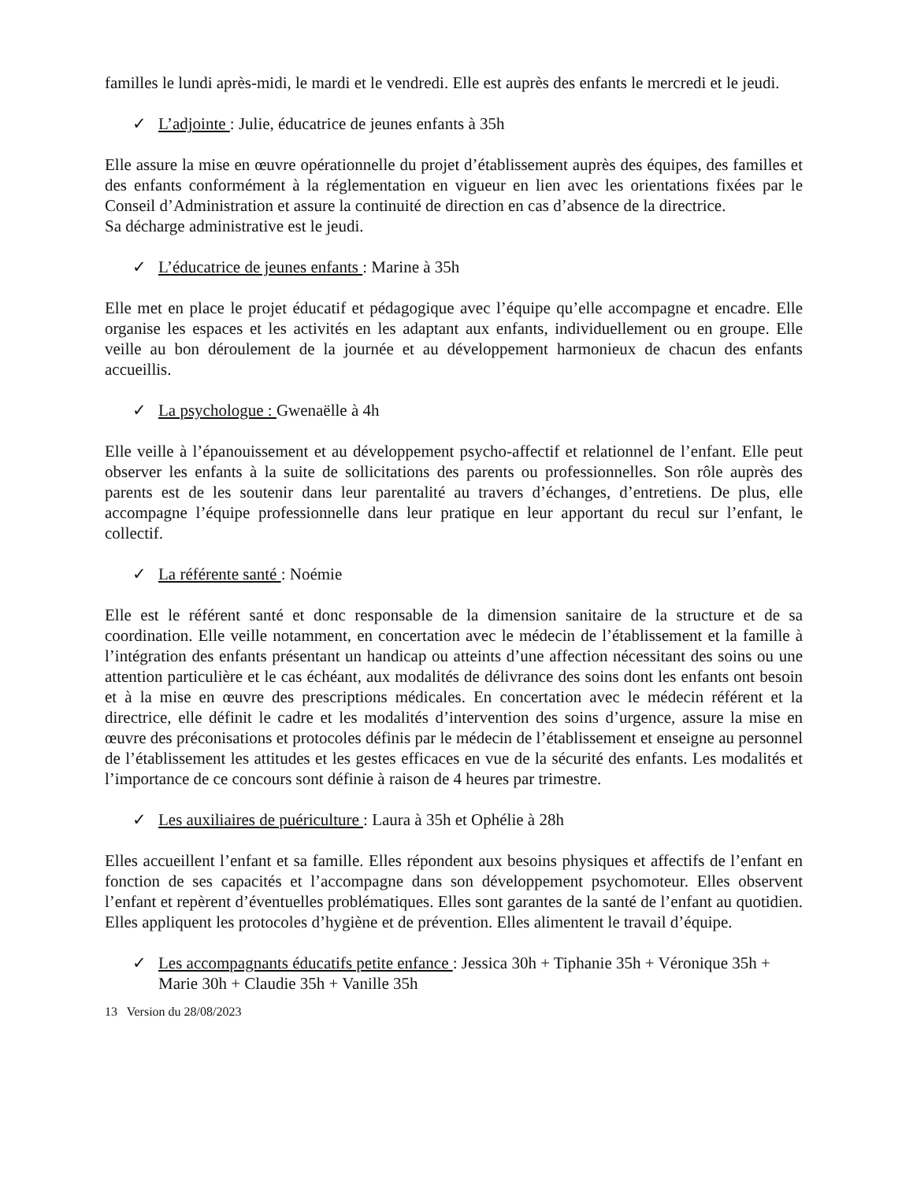familles le lundi après-midi, le mardi et le vendredi. Elle est auprès des enfants le mercredi et le jeudi.
✓ L’adjointe : Julie, éducatrice de jeunes enfants à 35h
Elle assure la mise en œuvre opérationnelle du projet d’établissement auprès des équipes, des familles et des enfants conformément à la réglementation en vigueur en lien avec les orientations fixées par le Conseil d’Administration et assure la continuité de direction en cas d’absence de la directrice.
Sa décharge administrative est le jeudi.
✓ L’éducatrice de jeunes enfants : Marine à 35h
Elle met en place le projet éducatif et pédagogique avec l’équipe qu’elle accompagne et encadre. Elle organise les espaces et les activités en les adaptant aux enfants, individuellement ou en groupe. Elle veille au bon déroulement de la journée et au développement harmonieux de chacun des enfants accueillis.
✓ La psychologue : Gwenaëlle à 4h
Elle veille à l’épanouissement et au développement psycho-affectif et relationnel de l’enfant. Elle peut observer les enfants à la suite de sollicitations des parents ou professionnelles. Son rôle auprès des parents est de les soutenir dans leur parentalité au travers d’échanges, d’entretiens. De plus, elle accompagne l’équipe professionnelle dans leur pratique en leur apportant du recul sur l’enfant, le collectif.
✓ La référente santé : Noémie
Elle est le référent santé et donc responsable de la dimension sanitaire de la structure et de sa coordination. Elle veille notamment, en concertation avec le médecin de l’établissement et la famille à l’intégration des enfants présentant un handicap ou atteints d’une affection nécessitant des soins ou une attention particulière et le cas échéant, aux modalités de délivrance des soins dont les enfants ont besoin et à la mise en œuvre des prescriptions médicales. En concertation avec le médecin référent et la directrice, elle définit le cadre et les modalités d’intervention des soins d’urgence, assure la mise en œuvre des préconisations et protocoles définis par le médecin de l’établissement et enseigne au personnel de l’établissement les attitudes et les gestes efficaces en vue de la sécurité des enfants. Les modalités et l’importance de ce concours sont définie à raison de 4 heures par trimestre.
✓ Les auxiliaires de puériculture : Laura à 35h et Ophélie à 28h
Elles accueillent l’enfant et sa famille. Elles répondent aux besoins physiques et affectifs de l’enfant en fonction de ses capacités et l’accompagne dans son développement psychomoteur. Elles observent l’enfant et repèrent d’éventuelles problématiques. Elles sont garantes de la santé de l’enfant au quotidien. Elles appliquent les protocoles d’hygiène et de prévention. Elles alimentent le travail d’équipe.
✓ Les accompagnants éducatifs petite enfance : Jessica 30h + Tiphanie 35h + Véronique 35h + Marie 30h + Claudie 35h + Vanille 35h
13 Version du 28/08/2023